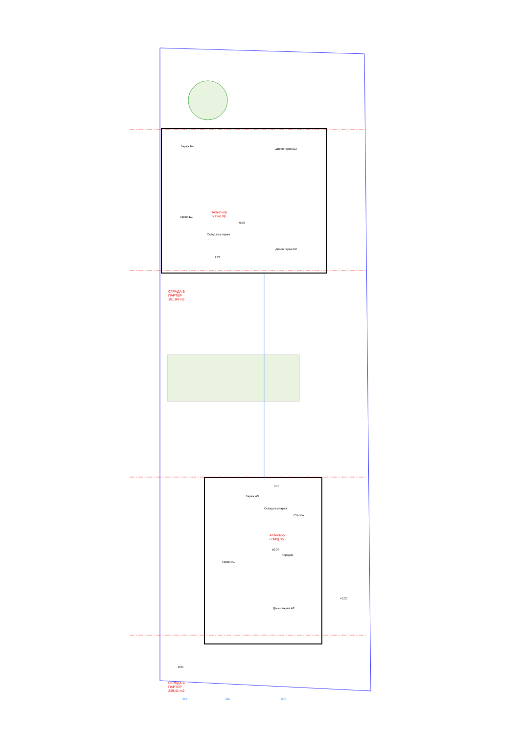Гараж Б4
Двоен гараж Б3
Гараж Б1
Асансьор
630kg 8p
-0.50
Склад към гараж
ГРТ
Двоен гараж Б2
СГРАДА Б
ПАРТЕР
161.94 m2
Гараж А3
ГРТ
Склад към гараж
Стълба
Асансьор
630kg 8p
±0.00
Коридор
Гараж А1
Двоен гараж А2
+0.30
15%
СГРАДА А
ПАРТЕР
229.41 m2
355 325 590